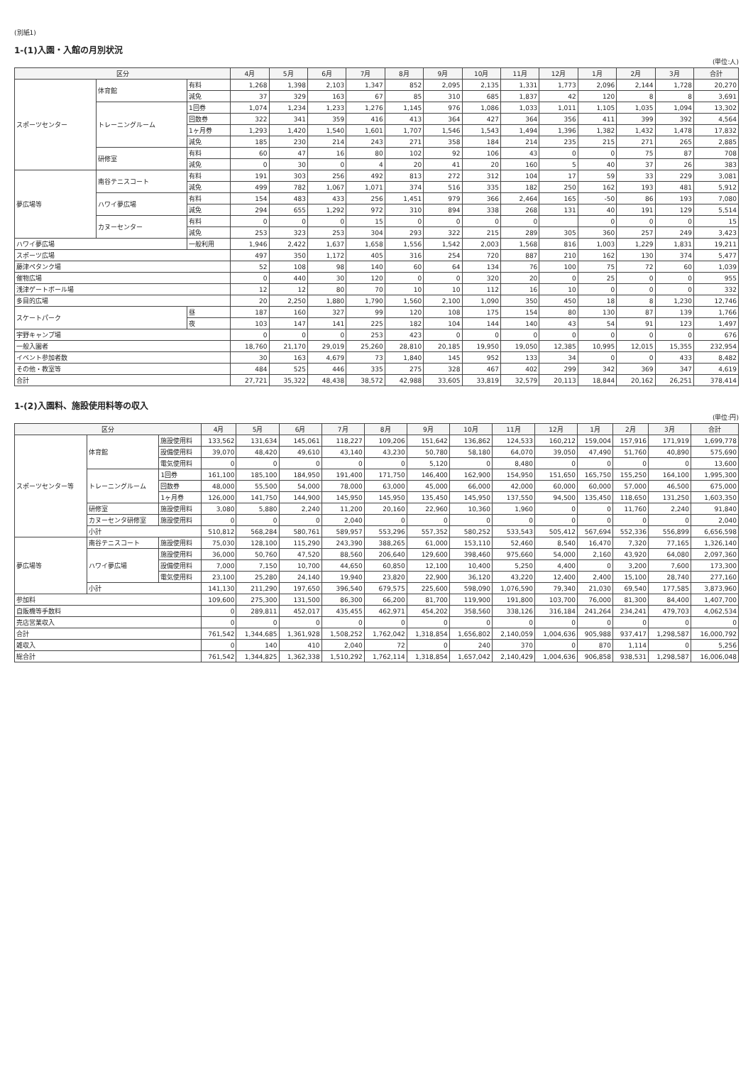(別紙1)
1-(1)入園・入館の月別状況
(単位:人)
| 区分 | | | 4月 | 5月 | 6月 | 7月 | 8月 | 9月 | 10月 | 11月 | 12月 | 1月 | 2月 | 3月 | 合計 |
| --- | --- | --- | --- | --- | --- | --- | --- | --- | --- | --- | --- | --- | --- | --- | --- |
| スポーツセンター | 体育館 | 有料 | 1,268 | 1,398 | 2,103 | 1,347 | 852 | 2,095 | 2,135 | 1,331 | 1,773 | 2,096 | 2,144 | 1,728 | 20,270 |
| | | 減免 | 37 | 329 | 163 | 67 | 85 | 310 | 685 | 1,837 | 42 | 120 | 8 | 8 | 3,691 |
| | トレーニングルーム | 1回券 | 1,074 | 1,234 | 1,233 | 1,276 | 1,145 | 976 | 1,086 | 1,033 | 1,011 | 1,105 | 1,035 | 1,094 | 13,302 |
| | | 回数券 | 322 | 341 | 359 | 416 | 413 | 364 | 427 | 364 | 356 | 411 | 399 | 392 | 4,564 |
| | | 1ヶ月券 | 1,293 | 1,420 | 1,540 | 1,601 | 1,707 | 1,546 | 1,543 | 1,494 | 1,396 | 1,382 | 1,432 | 1,478 | 17,832 |
| | | 減免 | 185 | 230 | 214 | 243 | 271 | 358 | 184 | 214 | 235 | 215 | 271 | 265 | 2,885 |
| | 研修室 | 有料 | 60 | 47 | 16 | 80 | 102 | 92 | 106 | 43 | 0 | 0 | 75 | 87 | 708 |
| | | 減免 | 0 | 30 | 0 | 4 | 20 | 41 | 20 | 160 | 5 | 40 | 37 | 26 | 383 |
| 夢広場等 | 南谷テニスコート | 有料 | 191 | 303 | 256 | 492 | 813 | 272 | 312 | 104 | 17 | 59 | 33 | 229 | 3,081 |
| | | 減免 | 499 | 782 | 1,067 | 1,071 | 374 | 516 | 335 | 182 | 250 | 162 | 193 | 481 | 5,912 |
| | ハワイ夢広場 | 有料 | 154 | 483 | 433 | 256 | 1,451 | 979 | 366 | 2,464 | 165 | -50 | 86 | 193 | 7,080 |
| | | 減免 | 294 | 655 | 1,292 | 972 | 310 | 894 | 338 | 268 | 131 | 40 | 191 | 129 | 5,514 |
| | カヌーセンター | 有料 | 0 | 0 | 0 | 15 | 0 | 0 | 0 | 0 | | 0 | 0 | 0 | 15 |
| | | 減免 | 253 | 323 | 253 | 304 | 293 | 322 | 215 | 289 | 305 | 360 | 257 | 249 | 3,423 |
| ハワイ夢広場 | | 一般利用 | 1,946 | 2,422 | 1,637 | 1,658 | 1,556 | 1,542 | 2,003 | 1,568 | 816 | 1,003 | 1,229 | 1,831 | 19,211 |
| スポーツ広場 | | | 497 | 350 | 1,172 | 405 | 316 | 254 | 720 | 887 | 210 | 162 | 130 | 374 | 5,477 |
| 藤津ペタンク場 | | | 52 | 108 | 98 | 140 | 60 | 64 | 134 | 76 | 100 | 75 | 72 | 60 | 1,039 |
| 催物広場 | | | 0 | 440 | 30 | 120 | 0 | 0 | 320 | 20 | 0 | 25 | 0 | 0 | 955 |
| 浅津ゲートボール場 | | | 12 | 12 | 80 | 70 | 10 | 10 | 112 | 16 | 10 | 0 | 0 | 0 | 332 |
| 多目的広場 | | | 20 | 2,250 | 1,880 | 1,790 | 1,560 | 2,100 | 1,090 | 350 | 450 | 18 | 8 | 1,230 | 12,746 |
| スケートパーク | | 昼 | 187 | 160 | 327 | 99 | 120 | 108 | 175 | 154 | 80 | 130 | 87 | 139 | 1,766 |
| | | 夜 | 103 | 147 | 141 | 225 | 182 | 104 | 144 | 140 | 43 | 54 | 91 | 123 | 1,497 |
| 宇野キャンプ場 | | | 0 | 0 | 0 | 253 | 423 | 0 | 0 | 0 | 0 | 0 | 0 | 0 | 676 |
| 一般入園者 | | | 18,760 | 21,170 | 29,019 | 25,260 | 28,810 | 20,185 | 19,950 | 19,050 | 12,385 | 10,995 | 12,015 | 15,355 | 232,954 |
| イベント参加者数 | | | 30 | 163 | 4,679 | 73 | 1,840 | 145 | 952 | 133 | 34 | 0 | 0 | 433 | 8,482 |
| その他・教室等 | | | 484 | 525 | 446 | 335 | 275 | 328 | 467 | 402 | 299 | 342 | 369 | 347 | 4,619 |
| 合計 | | | 27,721 | 35,322 | 48,438 | 38,572 | 42,988 | 33,605 | 33,819 | 32,579 | 20,113 | 18,844 | 20,162 | 26,251 | 378,414 |
1-(2)入園料、施設使用料等の収入
(単位:円)
| 区分 | | | 4月 | 5月 | 6月 | 7月 | 8月 | 9月 | 10月 | 11月 | 12月 | 1月 | 2月 | 3月 | 合計 |
| --- | --- | --- | --- | --- | --- | --- | --- | --- | --- | --- | --- | --- | --- | --- | --- |
| スポーツセンター等 | 体育館 | 施設使用料 | 133,562 | 131,634 | 145,061 | 118,227 | 109,206 | 151,642 | 136,862 | 124,533 | 160,212 | 159,004 | 157,916 | 171,919 | 1,699,778 |
| | | 設備使用料 | 39,070 | 48,420 | 49,610 | 43,140 | 43,230 | 50,780 | 58,180 | 64,070 | 39,050 | 47,490 | 51,760 | 40,890 | 575,690 |
| | | 電気使用料 | 0 | 0 | 0 | 0 | 0 | 5,120 | 0 | 8,480 | 0 | 0 | 0 | 0 | 13,600 |
| | トレーニングルーム | 1回券 | 161,100 | 185,100 | 184,950 | 191,400 | 171,750 | 146,400 | 162,900 | 154,950 | 151,650 | 165,750 | 155,250 | 164,100 | 1,995,300 |
| | | 回数券 | 48,000 | 55,500 | 54,000 | 78,000 | 63,000 | 45,000 | 66,000 | 42,000 | 60,000 | 60,000 | 57,000 | 46,500 | 675,000 |
| | | 1ヶ月券 | 126,000 | 141,750 | 144,900 | 145,950 | 145,950 | 135,450 | 145,950 | 137,550 | 94,500 | 135,450 | 118,650 | 131,250 | 1,603,350 |
| | 研修室 | 施設使用料 | 3,080 | 5,880 | 2,240 | 11,200 | 20,160 | 22,960 | 10,360 | 1,960 | 0 | 0 | 11,760 | 2,240 | 91,840 |
| | カヌーセンタ研修室 | 施設使用料 | 0 | 0 | 0 | 2,040 | 0 | 0 | 0 | 0 | 0 | 0 | 0 | 0 | 2,040 |
| | 小計 | | 510,812 | 568,284 | 580,761 | 589,957 | 553,296 | 557,352 | 580,252 | 533,543 | 505,412 | 567,694 | 552,336 | 556,899 | 6,656,598 |
| 夢広場等 | 南谷テニスコート | 施設使用料 | 75,030 | 128,100 | 115,290 | 243,390 | 388,265 | 61,000 | 153,110 | 52,460 | 8,540 | 16,470 | 7,320 | 77,165 | 1,326,140 |
| | ハワイ夢広場 | 施設使用料 | 36,000 | 50,760 | 47,520 | 88,560 | 206,640 | 129,600 | 398,460 | 975,660 | 54,000 | 2,160 | 43,920 | 64,080 | 2,097,360 |
| | | 設備使用料 | 7,000 | 7,150 | 10,700 | 44,650 | 60,850 | 12,100 | 10,400 | 5,250 | 4,400 | 0 | 3,200 | 7,600 | 173,300 |
| | | 電気使用料 | 23,100 | 25,280 | 24,140 | 19,940 | 23,820 | 22,900 | 36,120 | 43,220 | 12,400 | 2,400 | 15,100 | 28,740 | 277,160 |
| | 小計 | | 141,130 | 211,290 | 197,650 | 396,540 | 679,575 | 225,600 | 598,090 | 1,076,590 | 79,340 | 21,030 | 69,540 | 177,585 | 3,873,960 |
| 参加料 | | | 109,600 | 275,300 | 131,500 | 86,300 | 66,200 | 81,700 | 119,900 | 191,800 | 103,700 | 76,000 | 81,300 | 84,400 | 1,407,700 |
| 自販機等手数料 | | | 0 | 289,811 | 452,017 | 435,455 | 462,971 | 454,202 | 358,560 | 338,126 | 316,184 | 241,264 | 234,241 | 479,703 | 4,062,534 |
| 売店営業収入 | | | 0 | 0 | 0 | 0 | 0 | 0 | 0 | 0 | 0 | 0 | 0 | 0 | 0 |
| 合計 | | | 761,542 | 1,344,685 | 1,361,928 | 1,508,252 | 1,762,042 | 1,318,854 | 1,656,802 | 2,140,059 | 1,004,636 | 905,988 | 937,417 | 1,298,587 | 16,000,792 |
| 雑収入 | | | 0 | 140 | 410 | 2,040 | 72 | 0 | 240 | 370 | 0 | 870 | 1,114 | 0 | 5,256 |
| 総合計 | | | 761,542 | 1,344,825 | 1,362,338 | 1,510,292 | 1,762,114 | 1,318,854 | 1,657,042 | 2,140,429 | 1,004,636 | 906,858 | 938,531 | 1,298,587 | 16,006,048 |